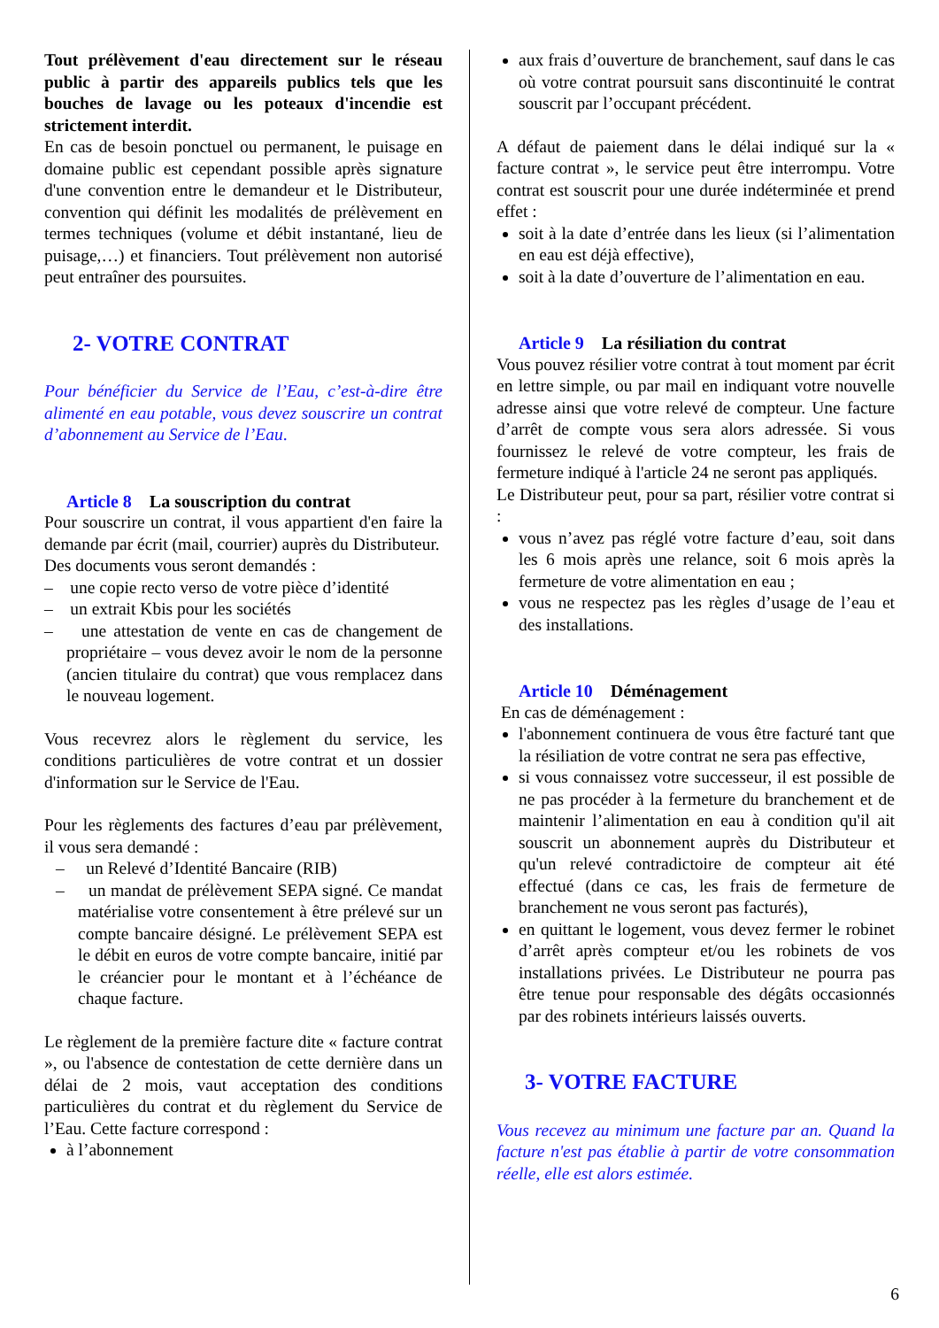Tout prélèvement d'eau directement sur le réseau public à partir des appareils publics tels que les bouches de lavage ou les poteaux d'incendie est strictement interdit.
En cas de besoin ponctuel ou permanent, le puisage en domaine public est cependant possible après signature d'une convention entre le demandeur et le Distributeur, convention qui définit les modalités de prélèvement en termes techniques (volume et débit instantané, lieu de puisage,…) et financiers. Tout prélèvement non autorisé peut entraîner des poursuites.
2- VOTRE CONTRAT
Pour bénéficier du Service de l’Eau, c’est-à-dire être alimenté en eau potable, vous devez souscrire un contrat d’abonnement au Service de l’Eau.
Article 8 La souscription du contrat
Pour souscrire un contrat, il vous appartient d'en faire la demande par écrit (mail, courrier) auprès du Distributeur.
Des documents vous seront demandés :
– une copie recto verso de votre pièce d’identité
– un extrait Kbis pour les sociétés
– une attestation de vente en cas de changement de propriétaire – vous devez avoir le nom de la personne (ancien titulaire du contrat) que vous remplacez dans le nouveau logement.
Vous recevrez alors le règlement du service, les conditions particulières de votre contrat et un dossier d'information sur le Service de l'Eau.
Pour les règlements des factures d’eau par prélèvement, il vous sera demandé :
– un Relevé d’Identité Bancaire (RIB)
– un mandat de prélèvement SEPA signé. Ce mandat matérialise votre consentement à être prélevé sur un compte bancaire désigné. Le prélèvement SEPA est le débit en euros de votre compte bancaire, initié par le créancier pour le montant et à l’échéance de chaque facture.
Le règlement de la première facture dite « facture contrat », ou l'absence de contestation de cette dernière dans un délai de 2 mois, vaut acceptation des conditions particulières du contrat et du règlement du Service de l’Eau. Cette facture correspond :
à l’abonnement
aux frais d’ouverture de branchement, sauf dans le cas où votre contrat poursuit sans discontinuité le contrat souscrit par l’occupant précédent.
A défaut de paiement dans le délai indiqué sur la « facture contrat », le service peut être interrompu. Votre contrat est souscrit pour une durée indéterminée et prend effet :
soit à la date d’entrée dans les lieux (si l’alimentation en eau est déjà effective),
soit à la date d’ouverture de l’alimentation en eau.
Article 9 La résiliation du contrat
Vous pouvez résilier votre contrat à tout moment par écrit en lettre simple, ou par mail en indiquant votre nouvelle adresse ainsi que votre relevé de compteur. Une facture d’arrêt de compte vous sera alors adressée. Si vous fournissez le relevé de votre compteur, les frais de fermeture indiqué à l'article 24 ne seront pas appliqués.
Le Distributeur peut, pour sa part, résilier votre contrat si :
vous n’avez pas réglé votre facture d’eau, soit dans les 6 mois après une relance, soit 6 mois après la fermeture de votre alimentation en eau ;
vous ne respectez pas les règles d’usage de l’eau et des installations.
Article 10 Déménagement
En cas de déménagement :
l'abonnement continuera de vous être facturé tant que la résiliation de votre contrat ne sera pas effective,
si vous connaissez votre successeur, il est possible de ne pas procéder à la fermeture du branchement et de maintenir l’alimentation en eau à condition qu'il ait souscrit un abonnement auprès du Distributeur et qu'un relevé contradictoire de compteur ait été effectué (dans ce cas, les frais de fermeture de branchement ne vous seront pas facturés),
en quittant le logement, vous devez fermer le robinet d’arrêt après compteur et/ou les robinets de vos installations privées. Le Distributeur ne pourra pas être tenue pour responsable des dégâts occasionnés par des robinets intérieurs laissés ouverts.
3- VOTRE FACTURE
Vous recevez au minimum une facture par an. Quand la facture n'est pas établie à partir de votre consommation réelle, elle est alors estimée.
6